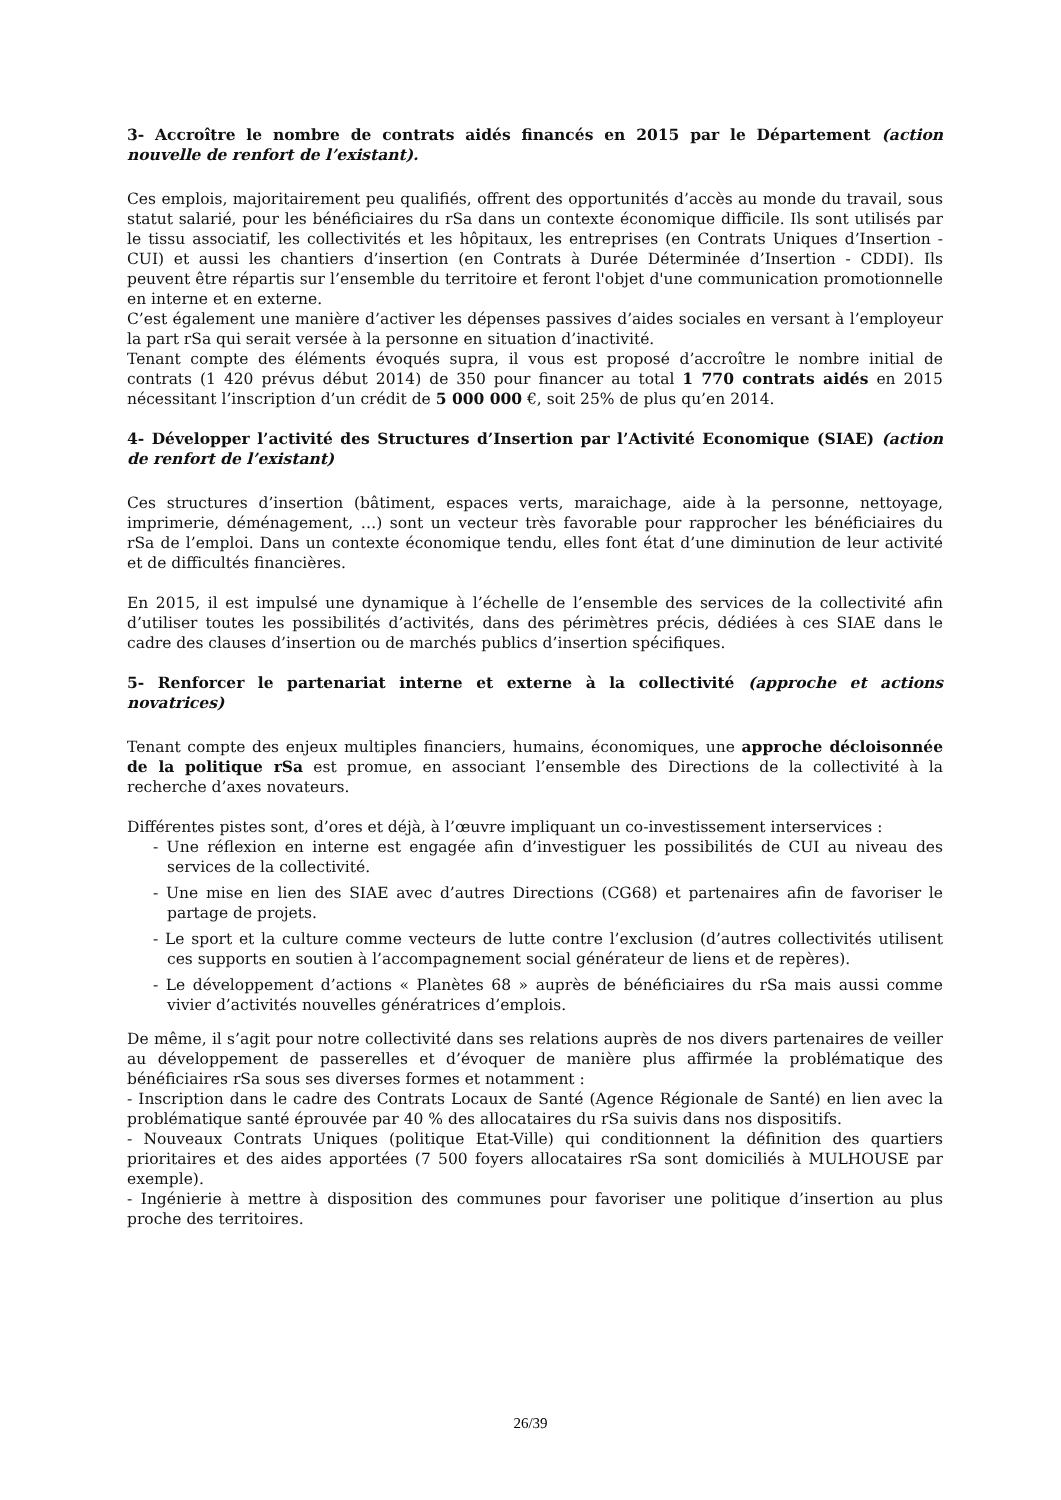3- Accroître le nombre de contrats aidés financés en 2015 par le Département (action nouvelle de renfort de l’existant).
Ces emplois, majoritairement peu qualifiés, offrent des opportunités d’accès au monde du travail, sous statut salarié, pour les bénéficiaires du rSa dans un contexte économique difficile. Ils sont utilisés par le tissu associatif, les collectivités et les hôpitaux, les entreprises (en Contrats Uniques d’Insertion - CUI) et aussi les chantiers d’insertion (en Contrats à Durée Déterminée d’Insertion - CDDI). Ils peuvent être répartis sur l’ensemble du territoire et feront l'objet d'une communication promotionnelle en interne et en externe.
C’est également une manière d’activer les dépenses passives d’aides sociales en versant à l’employeur la part rSa qui serait versée à la personne en situation d’inactivité.
Tenant compte des éléments évoqués supra, il vous est proposé d’accroître le nombre initial de contrats (1 420 prévus début 2014) de 350 pour financer au total 1 770 contrats aidés en 2015 nécessitant l’inscription d’un crédit de 5 000 000 €, soit 25% de plus qu’en 2014.
4- Développer l’activité des Structures d’Insertion par l’Activité Economique (SIAE) (action de renfort de l’existant)
Ces structures d’insertion (bâtiment, espaces verts, maraichage, aide à la personne, nettoyage, imprimerie, déménagement, …) sont un vecteur très favorable pour rapprocher les bénéficiaires du rSa de l’emploi. Dans un contexte économique tendu, elles font état d’une diminution de leur activité et de difficultés financières.
En 2015, il est impulsé une dynamique à l’échelle de l’ensemble des services de la collectivité afin d’utiliser toutes les possibilités d’activités, dans des périmètres précis, dédiées à ces SIAE dans le cadre des clauses d’insertion ou de marchés publics d’insertion spécifiques.
5- Renforcer le partenariat interne et externe à la collectivité (approche et actions novatrices)
Tenant compte des enjeux multiples financiers, humains, économiques, une approche décloisonnée de la politique rSa est promue, en associant l’ensemble des Directions de la collectivité à la recherche d’axes novateurs.
Différentes pistes sont, d’ores et déjà, à l’œuvre impliquant un co-investissement interservices :
- Une réflexion en interne est engagée afin d’investiguer les possibilités de CUI au niveau des services de la collectivité.
- Une mise en lien des SIAE avec d’autres Directions (CG68) et partenaires afin de favoriser le partage de projets.
- Le sport et la culture comme vecteurs de lutte contre l’exclusion (d’autres collectivités utilisent ces supports en soutien à l’accompagnement social générateur de liens et de repères).
- Le développement d’actions « Planètes 68 » auprès de bénéficiaires du rSa mais aussi comme vivier d’activités nouvelles génératrices d’emplois.
De même, il s’agit pour notre collectivité dans ses relations auprès de nos divers partenaires de veiller au développement de passerelles et d’évoquer de manière plus affirmée la problématique des bénéficiaires rSa sous ses diverses formes et notamment :
- Inscription dans le cadre des Contrats Locaux de Santé (Agence Régionale de Santé) en lien avec la problématique santé éprouvée par 40 % des allocataires du rSa suivis dans nos dispositifs.
- Nouveaux Contrats Uniques (politique Etat-Ville) qui conditionnent la définition des quartiers prioritaires et des aides apportées (7 500 foyers allocataires rSa sont domiciliés à MULHOUSE par exemple).
- Ingénierie à mettre à disposition des communes pour favoriser une politique d’insertion au plus proche des territoires.
26/39